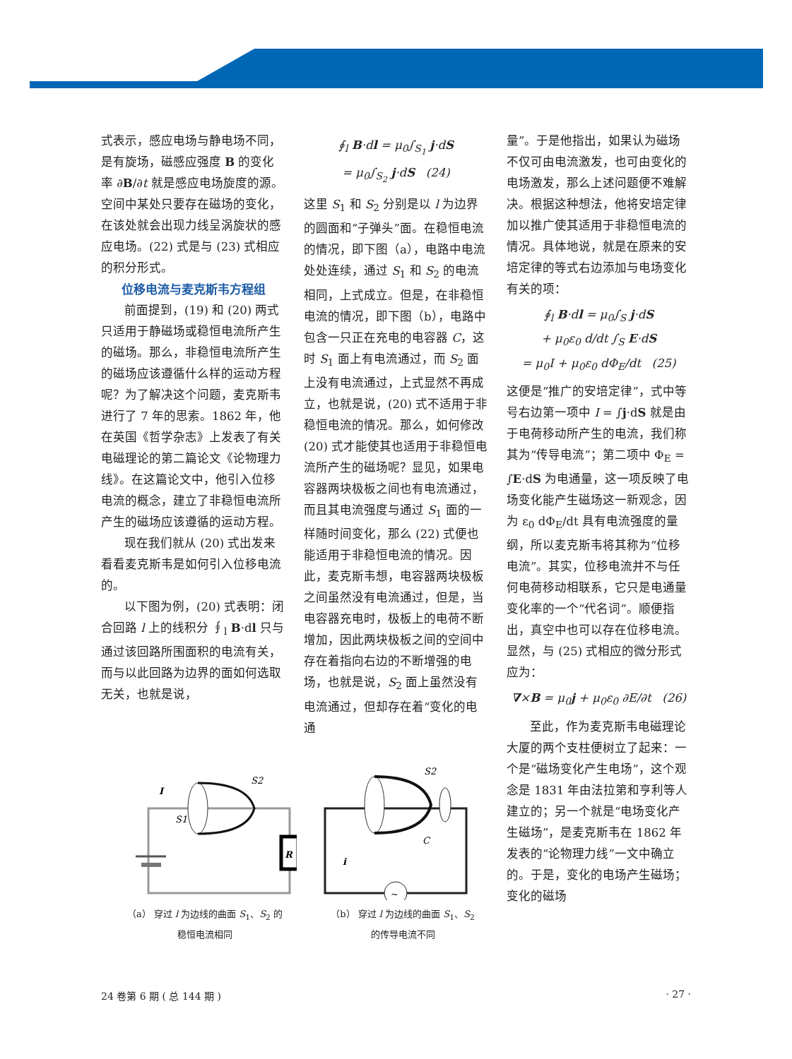式表示，感应电场与静电场不同，是有旋场，磁感应强度 B 的变化率 ∂B/∂t 就是感应电场旋度的源。空间中某处只要存在磁场的变化，在该处就会出现力线呈涡旋状的感应电场。(22) 式是与 (23) 式相应的积分形式。
位移电流与麦克斯韦方程组
前面提到，(19) 和 (20) 两式只适用于静磁场或稳恒电流所产生的磁场。那么，非稳恒电流所产生的磁场应该遵循什么样的运动方程呢？为了解决这个问题，麦克斯韦进行了 7 年的思索。1862 年，他在英国《哲学杂志》上发表了有关电磁理论的第二篇论文《论物理力线》。在这篇论文中，他引入位移电流的概念，建立了非稳恒电流所产生的磁场应该遵循的运动方程。
现在我们就从 (20) 式出发来看看麦克斯韦是如何引入位移电流的。
以下图为例，(20) 式表明：闭合回路 l 上的线积分 ∮<sub>l</sub> B·dl 只与通过该回路所围面积的电流有关，而与以此回路为边界的面如何选取无关，也就是说，
∮<sub>l</sub> B·dl = μ<sub>0</sub>∫<sub>S<sub>1</sub></sub> j·dS
= μ<sub>0</sub>∫<sub>S<sub>2</sub></sub> j·dS (24)
这里 S<sub>1</sub> 和 S<sub>2</sub> 分别是以 l 为边界的圆面和“子弹头”面。在稳恒电流的情况，即下图（a），电路中电流处处连续，通过 S<sub>1</sub> 和 S<sub>2</sub> 的电流相同，上式成立。但是，在非稳恒电流的情况，即下图（b），电路中包含一只正在充电的电容器 C，这时 S<sub>1</sub> 面上有电流通过，而 S<sub>2</sub> 面上没有电流通过，上式显然不再成立，也就是说，(20) 式不适用于非稳恒电流的情况。那么，如何修改 (20) 式才能使其也适用于非稳恒电流所产生的磁场呢？显见，如果电容器两块极板之间也有电流通过，而且其电流强度与通过 S<sub>1</sub> 面的一样随时间变化，那么 (22) 式便也能适用于非稳恒电流的情况。因此，麦克斯韦想，电容器两块极板之间虽然没有电流通过，但是，当电容器充电时，极板上的电荷不断增加，因此两块极板之间的空间中存在着指向右边的不断增强的电场，也就是说，S<sub>2</sub> 面上虽然没有电流通过，但却存在着“变化的电通
量”。于是他指出，如果认为磁场不仅可由电流激发，也可由变化的电场激发，那么上述问题便不难解决。根据这种想法，他将安培定律加以推广使其适用于非稳恒电流的情况。具体地说，就是在原来的安培定律的等式右边添加与电场变化有关的项：
∮<sub>l</sub> B·dl = μ<sub>0</sub>∫<sub>S</sub> j·dS
+ μ<sub>0</sub>ε<sub>0</sub> d/dt ∫<sub>S</sub> E·dS
= μ<sub>0</sub>I + μ<sub>0</sub>ε<sub>0</sub> dΦ<sub>E</sub>/dt (25)
这便是“推广的安培定律”，式中等号右边第一项中 I = ∫j·dS 就是由于电荷移动所产生的电流，我们称其为“传导电流”；第二项中 Φ<sub>E</sub> = ∫E·dS 为电通量，这一项反映了电场变化能产生磁场这一新观念，因为 ε<sub>0</sub> dΦ<sub>E</sub>/dt 具有电流强度的量纲，所以麦克斯韦将其称为“位移电流”。其实，位移电流并不与任何电荷移动相联系，它只是电通量变化率的一个“代名词”。顺便指出，真空中也可以存在位移电流。显然，与 (25) 式相应的微分形式应为：
∇×B = μ<sub>0</sub>j + μ<sub>0</sub>ε<sub>0</sub> ∂E/∂t (26)
至此，作为麦克斯韦电磁理论大厦的两个支柱便树立了起来：一个是“磁场变化产生电场”，这个观念是 1831 年由法拉第和亨利等人建立的；另一个就是“电场变化产生磁场”，是麦克斯韦在 1862 年发表的“论物理力线”一文中确立的。于是，变化的电场产生磁场；变化的磁场
R
I
S2
S1
（a） 穿过 l 为边线的曲面 S<sub>1</sub>、S<sub>2</sub> 的
稳恒电流相同
~
S2
C
i
（b） 穿过 l 为边线的曲面 S<sub>1</sub>、S<sub>2</sub>
的传导电流不同
24 卷第 6 期 ( 总 144 期 ) · 27 ·